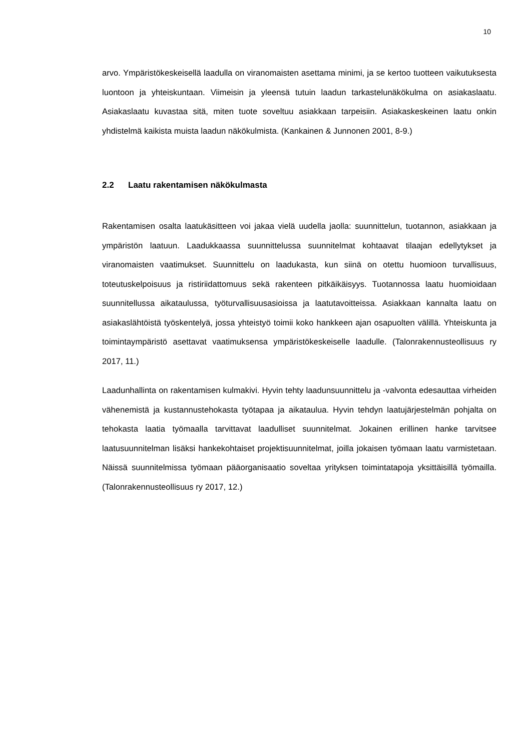10
arvo. Ympäristökeskeisellä laadulla on viranomaisten asettama minimi, ja se kertoo tuotteen vaikutuksesta luontoon ja yhteiskuntaan. Viimeisin ja yleensä tutuin laadun tarkastelunäkökulma on asiakaslaatu. Asiakaslaatu kuvastaa sitä, miten tuote soveltuu asiakkaan tarpeisiin. Asiakaskeskeinen laatu onkin yhdistelmä kaikista muista laadun näkökulmista. (Kankainen & Junnonen 2001, 8-9.)
2.2 Laatu rakentamisen näkökulmasta
Rakentamisen osalta laatukäsitteen voi jakaa vielä uudella jaolla: suunnittelun, tuotannon, asiakkaan ja ympäristön laatuun. Laadukkaassa suunnittelussa suunnitelmat kohtaavat tilaajan edellytykset ja viranomaisten vaatimukset. Suunnittelu on laadukasta, kun siinä on otettu huomioon turvallisuus, toteutuskelpoisuus ja ristiriidattomuus sekä rakenteen pitkäikäisyys. Tuotannossa laatu huomioidaan suunnitellussa aikataulussa, työturvallisuusasioissa ja laatutavoitteissa. Asiakkaan kannalta laatu on asiakaslähtöistä työskentelyä, jossa yhteistyö toimii koko hankkeen ajan osapuolten välillä. Yhteiskunta ja toimintaympäristö asettavat vaatimuksensa ympäristökeskeiselle laadulle. (Talonrakennusteollisuus ry 2017, 11.)
Laadunhallinta on rakentamisen kulmakivi. Hyvin tehty laadunsuunnittelu ja -valvonta edesauttaa virheiden vähenemistä ja kustannustehokasta työtapaa ja aikataulua. Hyvin tehdyn laatujärjestelmän pohjalta on tehokasta laatia työmaalla tarvittavat laadulliset suunnitelmat. Jokainen erillinen hanke tarvitsee laatusuunnitelman lisäksi hankekohtaiset projektisuunnitelmat, joilla jokaisen työmaan laatu varmistetaan. Näissä suunnitelmissa työmaan pääorganisaatio soveltaa yrityksen toimintatapoja yksittäisillä työmailla. (Talonrakennusteollisuus ry 2017, 12.)